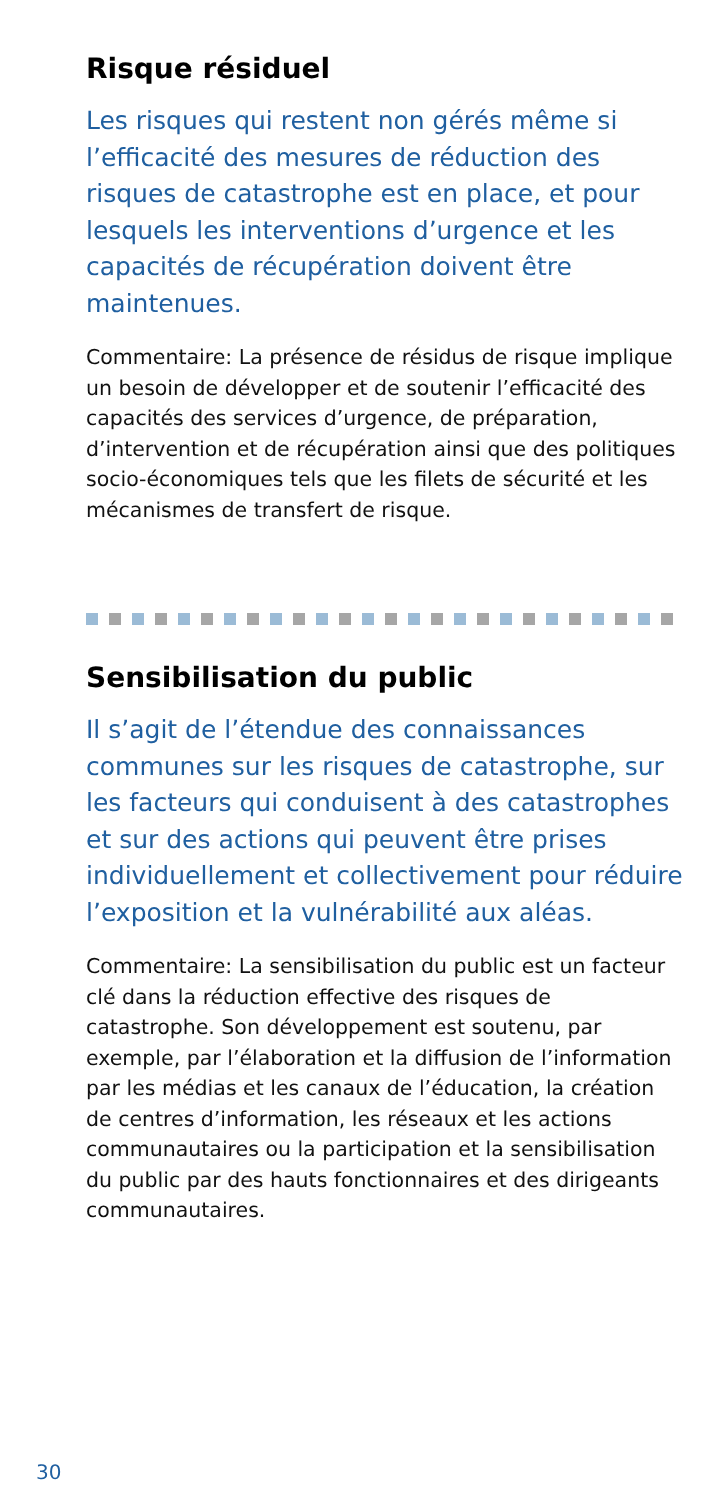Risque résiduel
Les risques qui restent non gérés même si l’efficacité des mesures de réduction des risques de catastrophe est en place, et pour lesquels les interventions d’urgence et les capacités de récupération doivent être maintenues.
Commentaire: La présence de résidus de risque implique un besoin de développer et de soutenir l’efficacité des capacités des services d’urgence, de préparation, d’intervention et de récupération ainsi que des politiques socio-économiques tels que les filets de sécurité et les mécanismes de transfert de risque.
Sensibilisation du public
Il s’agit de l’étendue des connaissances communes sur les risques de catastrophe, sur les facteurs qui conduisent à des catastrophes et sur des actions qui peuvent être prises individuellement et collectivement pour réduire l’exposition et la vulnérabilité aux aléas.
Commentaire: La sensibilisation du public est un facteur clé dans la réduction effective des risques de catastrophe. Son développement est soutenu, par exemple, par l’élaboration et la diffusion de l’information par les médias et les canaux de l’éducation, la création de centres d’information, les réseaux et les actions communautaires ou la participation et la sensibilisation du public par des hauts fonctionnaires et des dirigeants communautaires.
30